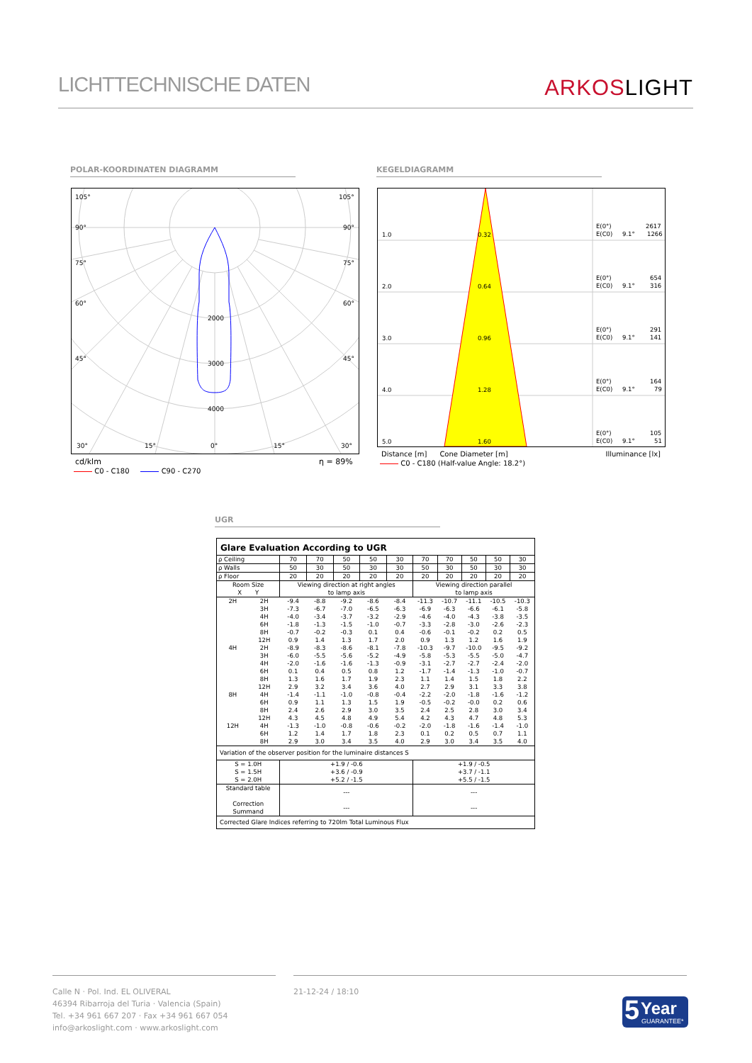LICHTTECHNISCHE DATEN
ARKOSLIGHT
POLAR-KOORDINATEN DIAGRAMM KEGELDIAGRAMM
105°
105°
90°
90°
75°
75°
60°
60°
45°
45°
2000
3000
4000
30°
15°
0°
15°
30°
cd/klm η = 89%
C0 - C180 C90 - C270
1.0
0.32
E(0°)
2617
E(C0)
9.1°
1266
2.0
0.64
E(0°)
654
E(C0)
9.1°
316
3.0
0.96
E(0°)
291
E(C0)
9.1°
141
4.0
1.28
E(0°)
164
E(C0)
9.1°
79
5.0
1.60
E(0°)
105
E(C0)
9.1°
51
Distance [m] Cone Diameter [m] Illuminance [lx]
C0 - C180 (Half-value Angle: 18.2°)
UGR
| Glare Evaluation According to UGR | | | | | | | | | | | |
| ρ Ceiling | | 70 | 70 | 50 | 50 | 30 | 70 | 70 | 50 | 50 | 30 |
| ρ Walls | | 50 | 30 | 50 | 30 | 30 | 50 | 30 | 50 | 30 | 30 |
| ρ Floor | | 20 | 20 | 20 | 20 | 20 | 20 | 20 | 20 | 20 | 20 |
| Room Size X Y | | Viewing direction at right angles to lamp axis | | | | | Viewing direction parallel to lamp axis | | | | |
| 2H | 2H | -9.4 | -8.8 | -9.2 | -8.6 | -8.4 | -11.3 | -10.7 | -11.1 | -10.5 | -10.3 |
| | 3H | -7.3 | -6.7 | -7.0 | -6.5 | -6.3 | -6.9 | -6.3 | -6.6 | -6.1 | -5.8 |
| | 4H | -4.0 | -3.4 | -3.7 | -3.2 | -2.9 | -4.6 | -4.0 | -4.3 | -3.8 | -3.5 |
| | 6H | -1.8 | -1.3 | -1.5 | -1.0 | -0.7 | -3.3 | -2.8 | -3.0 | -2.6 | -2.3 |
| | 8H | -0.7 | -0.2 | -0.3 | 0.1 | 0.4 | -0.6 | -0.1 | -0.2 | 0.2 | 0.5 |
| | 12H | 0.9 | 1.4 | 1.3 | 1.7 | 2.0 | 0.9 | 1.3 | 1.2 | 1.6 | 1.9 |
| 4H | 2H | -8.9 | -8.3 | -8.6 | -8.1 | -7.8 | -10.3 | -9.7 | -10.0 | -9.5 | -9.2 |
| | 3H | -6.0 | -5.5 | -5.6 | -5.2 | -4.9 | -5.8 | -5.3 | -5.5 | -5.0 | -4.7 |
| | 4H | -2.0 | -1.6 | -1.6 | -1.3 | -0.9 | -3.1 | -2.7 | -2.7 | -2.4 | -2.0 |
| | 6H | 0.1 | 0.4 | 0.5 | 0.8 | 1.2 | -1.7 | -1.4 | -1.3 | -1.0 | -0.7 |
| | 8H | 1.3 | 1.6 | 1.7 | 1.9 | 2.3 | 1.1 | 1.4 | 1.5 | 1.8 | 2.2 |
| | 12H | 2.9 | 3.2 | 3.4 | 3.6 | 4.0 | 2.7 | 2.9 | 3.1 | 3.3 | 3.8 |
| 8H | 4H | -1.4 | -1.1 | -1.0 | -0.8 | -0.4 | -2.2 | -2.0 | -1.8 | -1.6 | -1.2 |
| | 6H | 0.9 | 1.1 | 1.3 | 1.5 | 1.9 | -0.5 | -0.2 | -0.0 | 0.2 | 0.6 |
| | 8H | 2.4 | 2.6 | 2.9 | 3.0 | 3.5 | 2.4 | 2.5 | 2.8 | 3.0 | 3.4 |
| | 12H | 4.3 | 4.5 | 4.8 | 4.9 | 5.4 | 4.2 | 4.3 | 4.7 | 4.8 | 5.3 |
| 12H | 4H | -1.3 | -1.0 | -0.8 | -0.6 | -0.2 | -2.0 | -1.8 | -1.6 | -1.4 | -1.0 |
| | 6H | 1.2 | 1.4 | 1.7 | 1.8 | 2.3 | 0.1 | 0.2 | 0.5 | 0.7 | 1.1 |
| | 8H | 2.9 | 3.0 | 3.4 | 3.5 | 4.0 | 2.9 | 3.0 | 3.4 | 3.5 | 4.0 |
| Variation of the observer position for the luminaire distances S | | | | | | | | | | | |
| S = 1.0H S = 1.5H S = 2.0H | | +1.9 / -0.6 +3.6 / -0.9 +5.2 / -1.5 | | | | | +1.9 / -0.5 +3.7 / -1.1 +5.5 / -1.5 | | | | |
| Standard table Correction Summand | | --- --- | | | | | --- --- | | | | |
| Corrected Glare Indices referring to 720lm Total Luminous Flux | | | | | | | | | | | |
Calle N · Pol. Ind. EL OLIVERAL
46394 Ribarroja del Turia · Valencia (Spain)
Tel. +34 961 667 207 · Fax +34 961 667 054
info@arkoslight.com · www.arkoslight.com
21-12-24 / 18:10
5 Year
GUARANTEE*